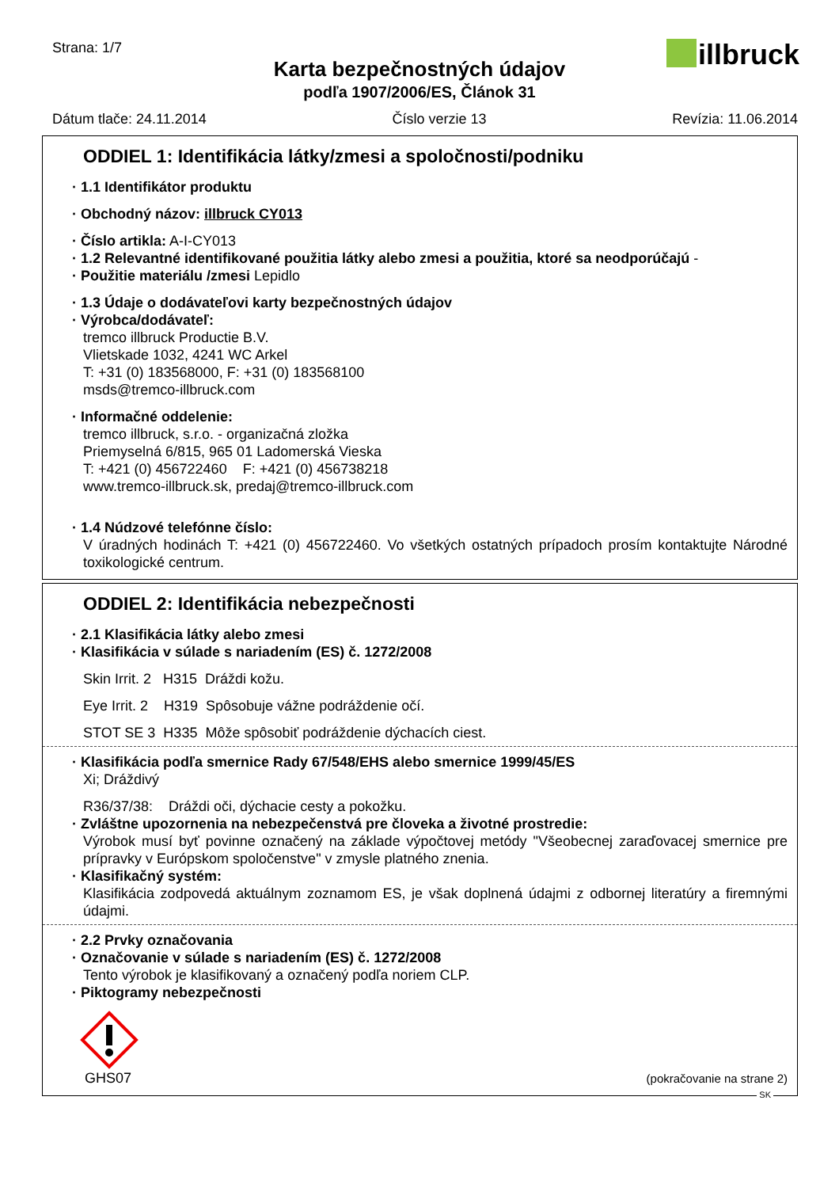Strana: 1/7 illbruck
Karta bezpečnostných údajov
podľa 1907/2006/ES, Článok 31
Dátum tlače: 24.11.2014 Číslo verzie 13 Revízia: 11.06.2014
ODDIEL 1: Identifikácia látky/zmesi a spoločnosti/podniku
· 1.1 Identifikátor produktu
· Obchodný názov: illbruck CY013
· Číslo artikla: A-I-CY013
· 1.2 Relevantné identifikované použitia látky alebo zmesi a použitia, ktoré sa neodporúčajú -
· Použitie materiálu /zmesi Lepidlo
· 1.3 Údaje o dodávateľovi karty bezpečnostných údajov
· Výrobca/dodávateľ:
tremco illbruck Productie B.V.
Vlietskade 1032, 4241 WC Arkel
T: +31 (0) 183568000, F: +31 (0) 183568100
msds@tremco-illbruck.com
· Informačné oddelenie:
tremco illbruck, s.r.o. - organizačná zložka
Priemyselná 6/815, 965 01 Ladomerská Vieska
T: +421 (0) 456722460 F: +421 (0) 456738218
www.tremco-illbruck.sk, predaj@tremco-illbruck.com
· 1.4 Núdzové telefónne číslo:
V úradných hodinách T: +421 (0) 456722460. Vo všetkých ostatných prípadoch prosím kontaktujte Národné toxikologické centrum.
ODDIEL 2: Identifikácia nebezpečnosti
· 2.1 Klasifikácia látky alebo zmesi
· Klasifikácia v súlade s nariadením (ES) č. 1272/2008
Skin Irrit. 2 H315 Dráždi kožu.
Eye Irrit. 2 H319 Spôsobuje vážne podráždenie očí.
STOT SE 3 H335 Môže spôsobiť podráždenie dýchacích ciest.
· Klasifikácia podľa smernice Rady 67/548/EHS alebo smernice 1999/45/ES
Xi; Dráždivý
R36/37/38: Dráždi oči, dýchacie cesty a pokožku.
· Zvláštne upozornenia na nebezpečenstvá pre človeka a životné prostredie:
Výrobok musí byť povinne označený na základe výpočtovej metódy "Všeobecnej zaraďovacej smernice pre prípravky v Európskom spoločenstve" v zmysle platného znenia.
· Klasifikačný systém:
Klasifikácia zodpovedá aktuálnym zoznamom ES, je však doplnená údajmi z odbornej literatúry a firemnými údajmi.
· 2.2 Prvky označovania
· Označovanie v súlade s nariadením (ES) č. 1272/2008
Tento výrobok je klasifikovaný a označený podľa noriem CLP.
· Piktogramy nebezpečnosti
GHS07
(pokračovanie na strane 2)
SK